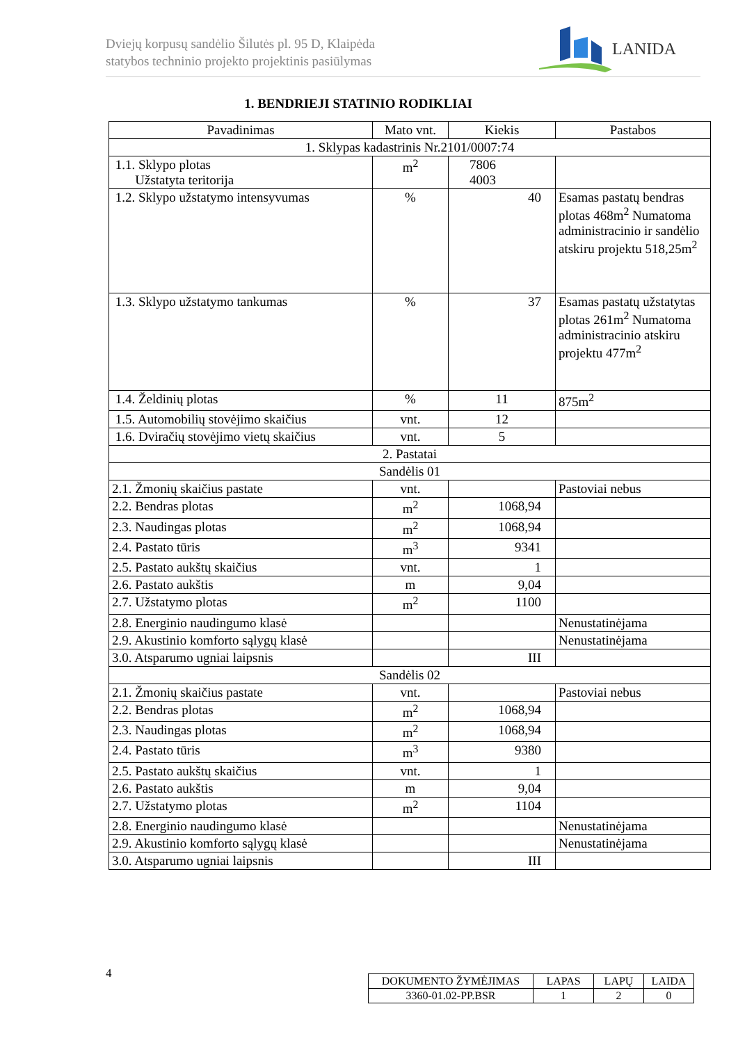Dviejų korpusų sandėlio Šilutės pl. 95 D, Klaipėda
statybos techninio projekto projektinis pasiūlymas
LANIDA
1. BENDRIEJI STATINIO RODIKLIAI
| Pavadinimas | Mato vnt. | Kiekis | Pastabos |
| --- | --- | --- | --- |
| 1. Sklypas kadastrinis Nr.2101/0007:74 | | | |
| 1.1. Sklypo plotas Užstatyta teritorija | m<sup>2</sup> | 7806 4003 | |
| 1.2. Sklypo užstatymo intensyvumas | % | 40 | Esamas pastatų bendras plotas 468m<sup>2</sup> Numatoma administracinio ir sandėlio atskiru projektu 518,25m<sup>2</sup> |
| 1.3. Sklypo užstatymo tankumas | % | 37 | Esamas pastatų užstatytas plotas 261m<sup>2</sup> Numatoma administracinio atskiru projektu 477m<sup>2</sup> |
| 1.4. Želdinių plotas | % | 11 | 875m<sup>2</sup> |
| 1.5. Automobilių stovėjimo skaičius | vnt. | 12 | |
| 1.6. Dviračių stovėjimo vietų skaičius | vnt. | 5 | |
| 2. Pastatai | | | |
| Sandėlis 01 | | | |
| 2.1. Žmonių skaičius pastate | vnt. | | Pastoviai nebus |
| 2.2. Bendras plotas | m<sup>2</sup> | 1068,94 | |
| 2.3. Naudingas plotas | m<sup>2</sup> | 1068,94 | |
| 2.4. Pastato tūris | m<sup>3</sup> | 9341 | |
| 2.5. Pastato aukštų skaičius | vnt. | 1 | |
| 2.6. Pastato aukštis | m | 9,04 | |
| 2.7. Užstatymo plotas | m<sup>2</sup> | 1100 | |
| 2.8. Energinio naudingumo klasė | | | Nenustatinėjama |
| 2.9. Akustinio komforto sąlygų klasė | | | Nenustatinėjama |
| 3.0. Atsparumo ugniai laipsnis | | III | |
| Sandėlis 02 | | | |
| 2.1. Žmonių skaičius pastate | vnt. | | Pastoviai nebus |
| 2.2. Bendras plotas | m<sup>2</sup> | 1068,94 | |
| 2.3. Naudingas plotas | m<sup>2</sup> | 1068,94 | |
| 2.4. Pastato tūris | m<sup>3</sup> | 9380 | |
| 2.5. Pastato aukštų skaičius | vnt. | 1 | |
| 2.6. Pastato aukštis | m | 9,04 | |
| 2.7. Užstatymo plotas | m<sup>2</sup> | 1104 | |
| 2.8. Energinio naudingumo klasė | | | Nenustatinėjama |
| 2.9. Akustinio komforto sąlygų klasė | | | Nenustatinėjama |
| 3.0. Atsparumo ugniai laipsnis | | III | |
4
| DOKUMENTO ŽYMĖJIMAS | LAPAS | LAPŲ | LAIDA |
| 3360-01.02-PP.BSR | 1 | 2 | 0 |